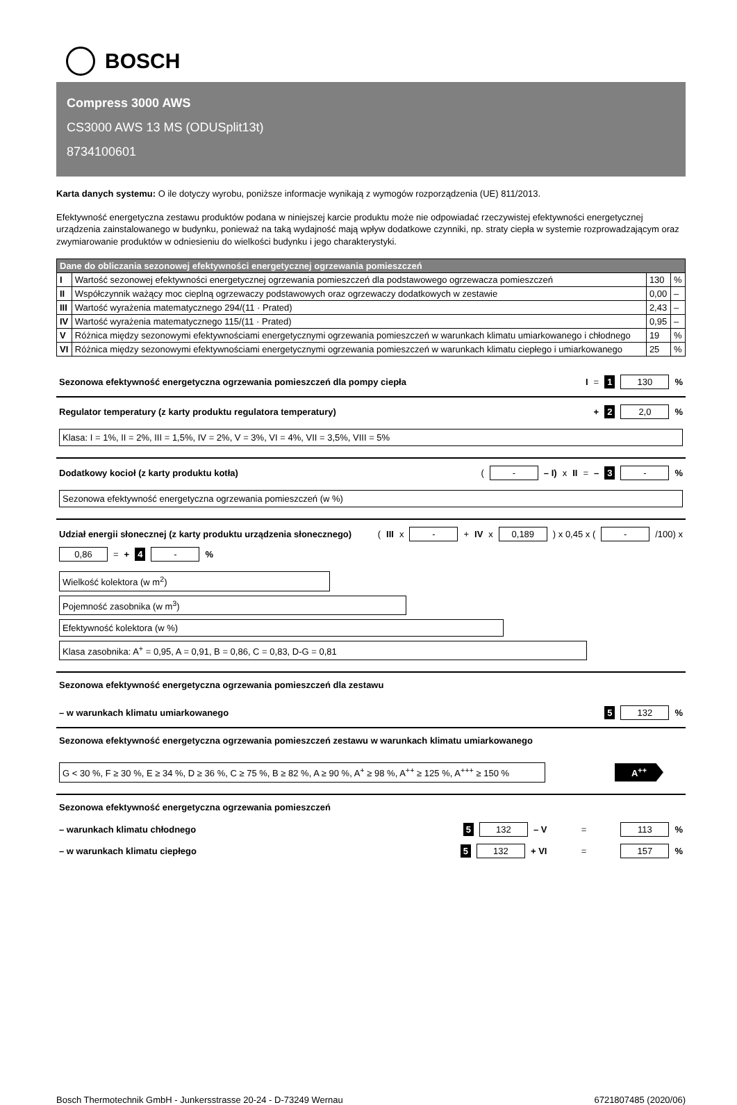BOSCH
Compress 3000 AWS
CS3000 AWS 13 MS (ODUSplit13t)
8734100601
Karta danych systemu: O ile dotyczy wyrobu, poniższe informacje wynikają z wymogów rozporządzenia (UE) 811/2013.
Efektywność energetyczna zestawu produktów podana w niniejszej karcie produktu może nie odpowiadać rzeczywistej efektywności energetycznej urządzenia zainstalowanego w budynku, ponieważ na taką wydajność mają wpływ dodatkowe czynniki, np. straty ciepła w systemie rozprowadzającym oraz zwymiarowanie produktów w odniesieniu do wielkości budynku i jego charakterystyki.
| Dane do obliczania sezonowej efektywności energetycznej ogrzewania pomieszczeń | | | |
| --- | --- | --- | --- |
| I | Wartość sezonowej efektywności energetycznej ogrzewania pomieszczeń dla podstawowego ogrzewacza pomieszczeń | 130 | % |
| II | Współczynnik ważący moc cieplną ogrzewaczy podstawowych oraz ogrzewaczy dodatkowych w zestawie | 0,00 | – |
| III | Wartość wyrażenia matematycznego 294/(11 · Prated) | 2,43 | – |
| IV | Wartość wyrażenia matematycznego 115/(11 · Prated) | 0,95 | – |
| V | Różnica między sezonowymi efektywnościami energetycznymi ogrzewania pomieszczeń w warunkach klimatu umiarkowanego i chłodnego | 19 | % |
| VI | Różnica między sezonowymi efektywnościami energetycznymi ogrzewania pomieszczeń w warunkach klimatu ciepłego i umiarkowanego | 25 | % |
Sezonowa efektywność energetyczna ogrzewania pomieszczeń dla pompy ciepła I = 1 130%
Regulator temperatury (z karty produktu regulatora temperatury) + 2 2,0%
Klasa: I = 1%, II = 2%, III = 1,5%, IV = 2%, V = 3%, VI = 4%, VII = 3,5%, VIII = 5%
Dodatkowy kocioł (z karty produktu kotła) ( - – I) x II = – 3 -%
Sezonowa efektywność energetyczna ogrzewania pomieszczeń (w %)
Udział energii słonecznej (z karty produktu urządzenia słonecznego) (III x - + IV x 0,189 ) x 0,45 x ( - /100) x 0,86 = + 4 -%
Wielkość kolektora (w m<sup>2</sup>)
Pojemność zasobnika (w m<sup>3</sup>)
Efektywność kolektora (w %)
Klasa zasobnika: A<sup>+</sup> = 0,95, A = 0,91, B = 0,86, C = 0,83, D-G = 0,81
Sezonowa efektywność energetyczna ogrzewania pomieszczeń dla zestawu
– w warunkach klimatu umiarkowanego 5 132%
Sezonowa efektywność energetyczna ogrzewania pomieszczeń zestawu w warunkach klimatu umiarkowanego
G < 30 %, F ≥ 30 %, E ≥ 34 %, D ≥ 36 %, C ≥ 75 %, B ≥ 82 %, A ≥ 90 %, A<sup>+</sup> ≥ 98 %, A<sup>++</sup> ≥ 125 %, A<sup>+++</sup> ≥ 150 %
A<sup>++</sup>
Sezonowa efektywność energetyczna ogrzewania pomieszczeń
– warunkach klimatu chłodnego 5 132 – V = 113%
– w warunkach klimatu ciepłego 5 132 + VI = 157%
Bosch Thermotechnik GmbH - Junkersstrasse 20-24 - D-73249 Wernau 6721807485 (2020/06)